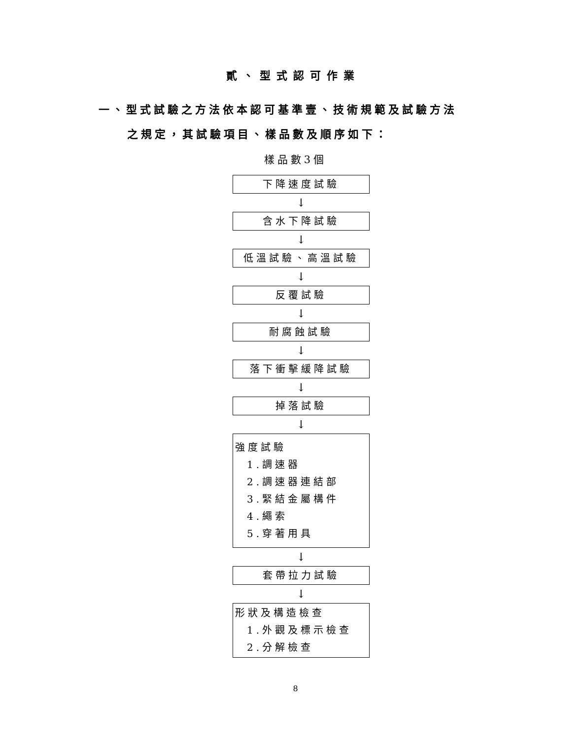貳、型式認可作業
一、型式試驗之方法依本認可基準壹、技術規範及試驗方法
之規定，其試驗項目、樣品數及順序如下：
樣品數3個
下降速度試驗
↓
含水下降試驗
↓
低溫試驗、高溫試驗
↓
反覆試驗
↓
耐腐蝕試驗
↓
落下衝擊緩降試驗
↓
掉落試驗
↓
強度試驗
1.調速器
2.調速器連結部
3.緊結金屬構件
4.繩索
5.穿著用具
↓
套帶拉力試驗
↓
形狀及構造檢查
1.外觀及標示檢查
2.分解檢查
8